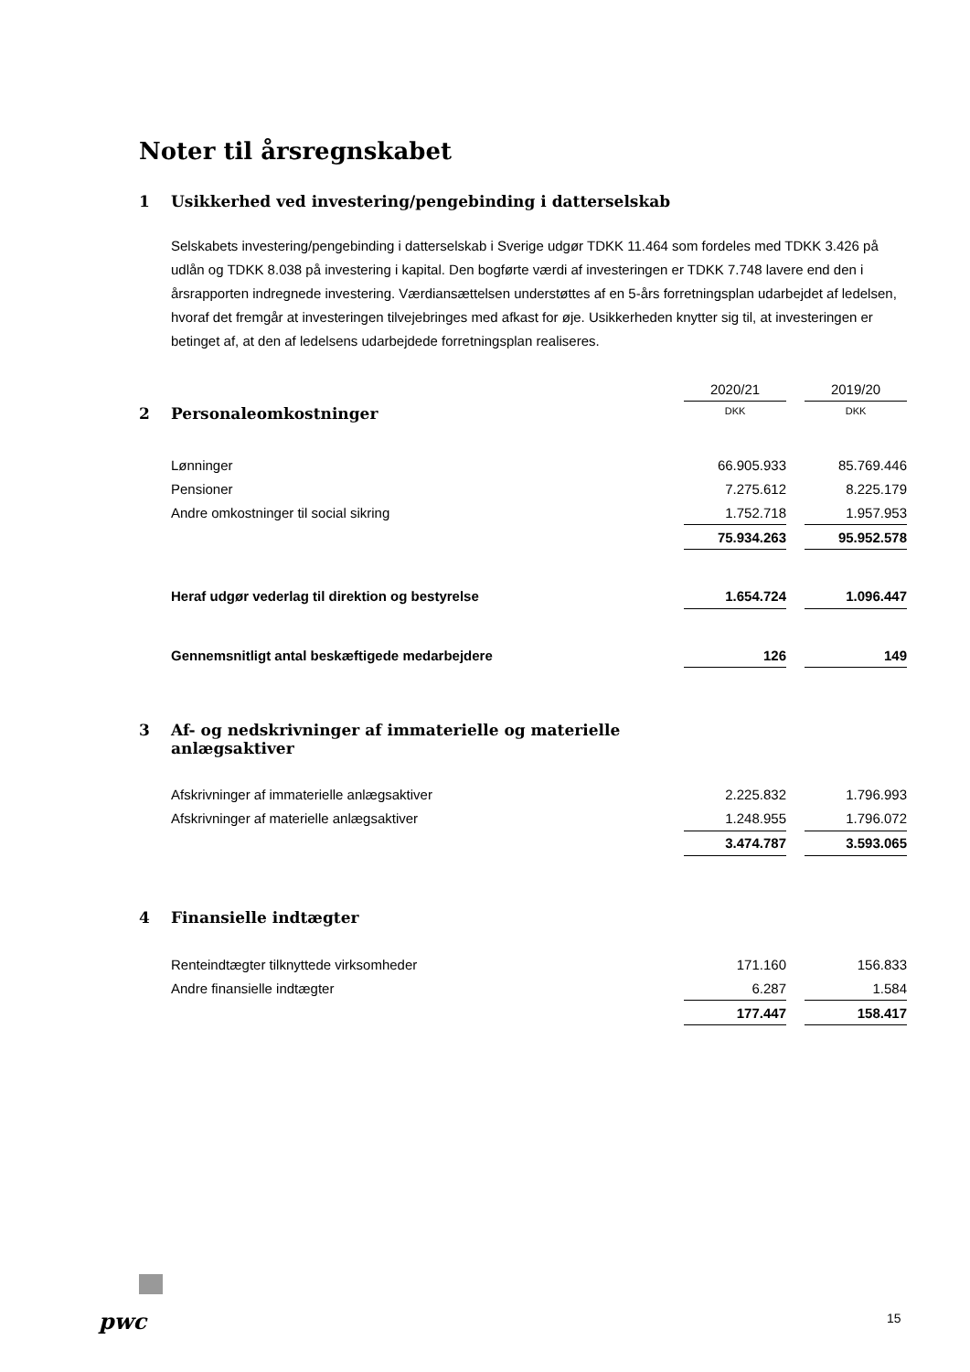Noter til årsregnskabet
1 Usikkerhed ved investering/pengebinding i datterselskab
Selskabets investering/pengebinding i datterselskab i Sverige udgør TDKK 11.464 som fordeles med TDKK 3.426 på udlån og TDKK 8.038 på investering i kapital. Den bogførte værdi af investeringen er TDKK 7.748 lavere end den i årsrapporten indregnede investering. Værdiansættelsen understøttes af en 5-års forretningsplan udarbejdet af ledelsen, hvoraf det fremgår at investeringen tilvejebringes med afkast for øje. Usikkerheden knytter sig til, at investeringen er betinget af, at den af ledelsens udarbejdede forretningsplan realiseres.
| | 2020/21 | | 2019/20 |
| 2 Personaleomkostninger | DKK | | DKK |
| Lønninger | 66.905.933 | | 85.769.446 |
| Pensioner | 7.275.612 | | 8.225.179 |
| Andre omkostninger til social sikring | 1.752.718 | | 1.957.953 |
| | 75.934.263 | | 95.952.578 |
| Heraf udgør vederlag til direktion og bestyrelse | 1.654.724 | | 1.096.447 |
| Gennemsnitligt antal beskæftigede medarbejdere | 126 | | 149 |
| 3 Af- og nedskrivninger af immaterielle og materielle anlægsaktiver | | | |
| Afskrivninger af immaterielle anlægsaktiver | 2.225.832 | | 1.796.993 |
| Afskrivninger af materielle anlægsaktiver | 1.248.955 | | 1.796.072 |
| | 3.474.787 | | 3.593.065 |
| 4 Finansielle indtægter | | | |
| Renteindtægter tilknyttede virksomheder | 171.160 | | 156.833 |
| Andre finansielle indtægter | 6.287 | | 1.584 |
| | 177.447 | | 158.417 |
pwc 15